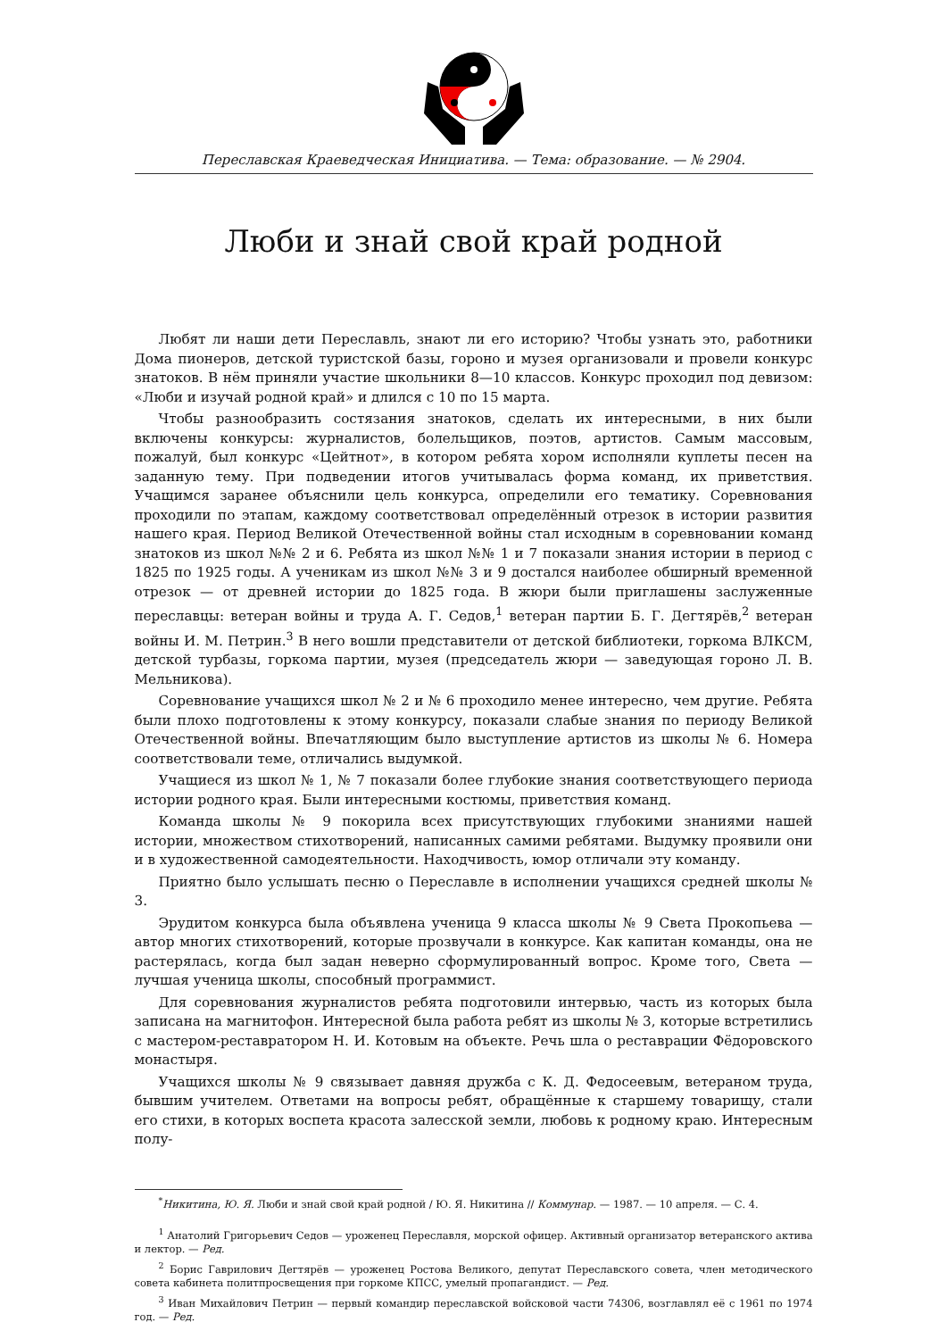Переславская Краеведческая Инициатива. — Тема: образование. — № 2904.
Люби и знай свой край родной
Любят ли наши дети Переславль, знают ли его историю? Чтобы узнать это, работники Дома пионеров, детской туристской базы, гороно и музея организовали и провели конкурс знатоков. В нём приняли участие школьники 8—10 классов. Конкурс проходил под девизом: «Люби и изучай родной край» и длился с 10 по 15 марта.
Чтобы разнообразить состязания знатоков, сделать их интересными, в них были включены конкурсы: журналистов, болельщиков, поэтов, артистов. Самым массовым, пожалуй, был конкурс «Цейтнот», в котором ребята хором исполняли куплеты песен на заданную тему. При подведении итогов учитывалась форма команд, их приветствия. Учащимся заранее объяснили цель конкурса, определили его тематику. Соревнования проходили по этапам, каждому соответствовал определённый отрезок в истории развития нашего края. Период Великой Отечественной войны стал исходным в соревновании команд знатоков из школ №№ 2 и 6. Ребята из школ №№ 1 и 7 показали знания истории в период с 1825 по 1925 годы. А ученикам из школ №№ 3 и 9 достался наиболее обширный временной отрезок — от древней истории до 1825 года. В жюри были приглашены заслуженные переславцы: ветеран войны и труда А. Г. Седов,<sup>1</sup> ветеран партии Б. Г. Дегтярёв,<sup>2</sup> ветеран войны И. М. Петрин.<sup>3</sup> В него вошли представители от детской библиотеки, горкома ВЛКСМ, детской турбазы, горкома партии, музея (председатель жюри — заведующая гороно Л. В. Мельникова).
Соревнование учащихся школ № 2 и № 6 проходило менее интересно, чем другие. Ребята были плохо подготовлены к этому конкурсу, показали слабые знания по периоду Великой Отечественной войны. Впечатляющим было выступление артистов из школы № 6. Номера соответствовали теме, отличались выдумкой.
Учащиеся из школ № 1, № 7 показали более глубокие знания соответствующего периода истории родного края. Были интересными костюмы, приветствия команд.
Команда школы № 9 покорила всех присутствующих глубокими знаниями нашей истории, множеством стихотворений, написанных самими ребятами. Выдумку проявили они и в художественной самодеятельности. Находчивость, юмор отличали эту команду.
Приятно было услышать песню о Переславле в исполнении учащихся средней школы № 3.
Эрудитом конкурса была объявлена ученица 9 класса школы № 9 Света Прокопьева — автор многих стихотворений, которые прозвучали в конкурсе. Как капитан команды, она не растерялась, когда был задан неверно сформулированный вопрос. Кроме того, Света — лучшая ученица школы, способный программист.
Для соревнования журналистов ребята подготовили интервью, часть из которых была записана на магнитофон. Интересной была работа ребят из школы № 3, которые встретились с мастером-реставратором Н. И. Котовым на объекте. Речь шла о реставрации Фёдоровского монастыря.
Учащихся школы № 9 связывает давняя дружба с К. Д. Федосеевым, ветераном труда, бывшим учителем. Ответами на вопросы ребят, обращённые к старшему товарищу, стали его стихи, в которых воспета красота залесской земли, любовь к родному краю. Интересным полу-
<sup>*</sup> Никитина, Ю. Я. Люби и знай свой край родной / Ю. Я. Никитина // Коммунар. — 1987. — 10 апреля. — С. 4.
<sup>1</sup> Анатолий Григорьевич Седов — уроженец Переславля, морской офицер. Активный организатор ветеранского актива и лектор. — Ред.
<sup>2</sup> Борис Гаврилович Дегтярёв — уроженец Ростова Великого, депутат Переславского совета, член методического совета кабинета политпросвещения при горкоме КПСС, умелый пропагандист. — Ред.
<sup>3</sup> Иван Михайлович Петрин — первый командир переславской войсковой части 74306, возглавлял её с 1961 по 1974 год. — Ред.